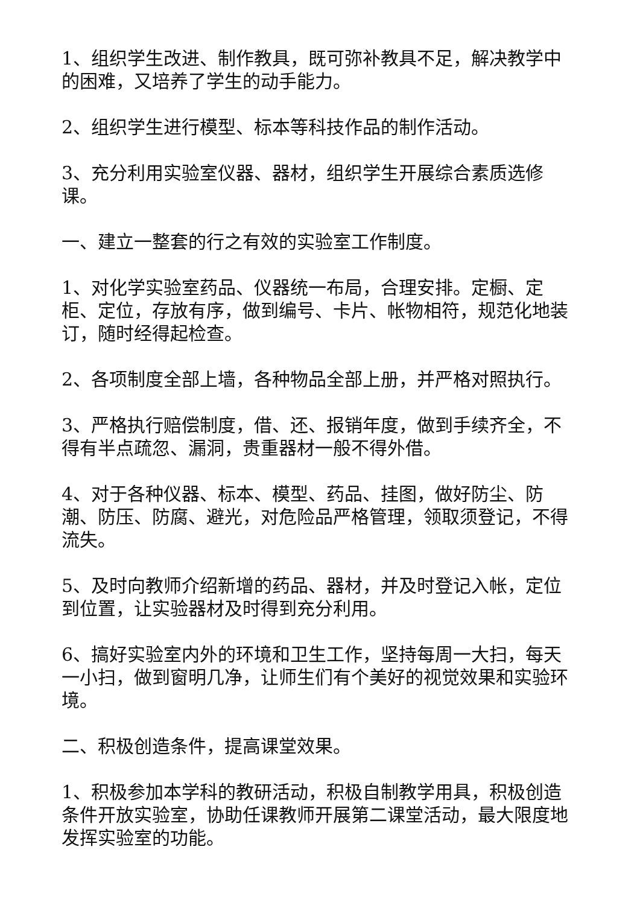1、组织学生改进、制作教具，既可弥补教具不足，解决教学中的困难，又培养了学生的动手能力。
2、组织学生进行模型、标本等科技作品的制作活动。
3、充分利用实验室仪器、器材，组织学生开展综合素质选修课。
一、建立一整套的行之有效的实验室工作制度。
1、对化学实验室药品、仪器统一布局，合理安排。定橱、定柜、定位，存放有序，做到编号、卡片、帐物相符，规范化地装订，随时经得起检查。
2、各项制度全部上墙，各种物品全部上册，并严格对照执行。
3、严格执行赔偿制度，借、还、报销年度，做到手续齐全，不得有半点疏忽、漏洞，贵重器材一般不得外借。
4、对于各种仪器、标本、模型、药品、挂图，做好防尘、防潮、防压、防腐、避光，对危险品严格管理，领取须登记，不得流失。
5、及时向教师介绍新增的药品、器材，并及时登记入帐，定位到位置，让实验器材及时得到充分利用。
6、搞好实验室内外的环境和卫生工作，坚持每周一大扫，每天一小扫，做到窗明几净，让师生们有个美好的视觉效果和实验环境。
二、积极创造条件，提高课堂效果。
1、积极参加本学科的教研活动，积极自制教学用具，积极创造条件开放实验室，协助任课教师开展第二课堂活动，最大限度地发挥实验室的功能。